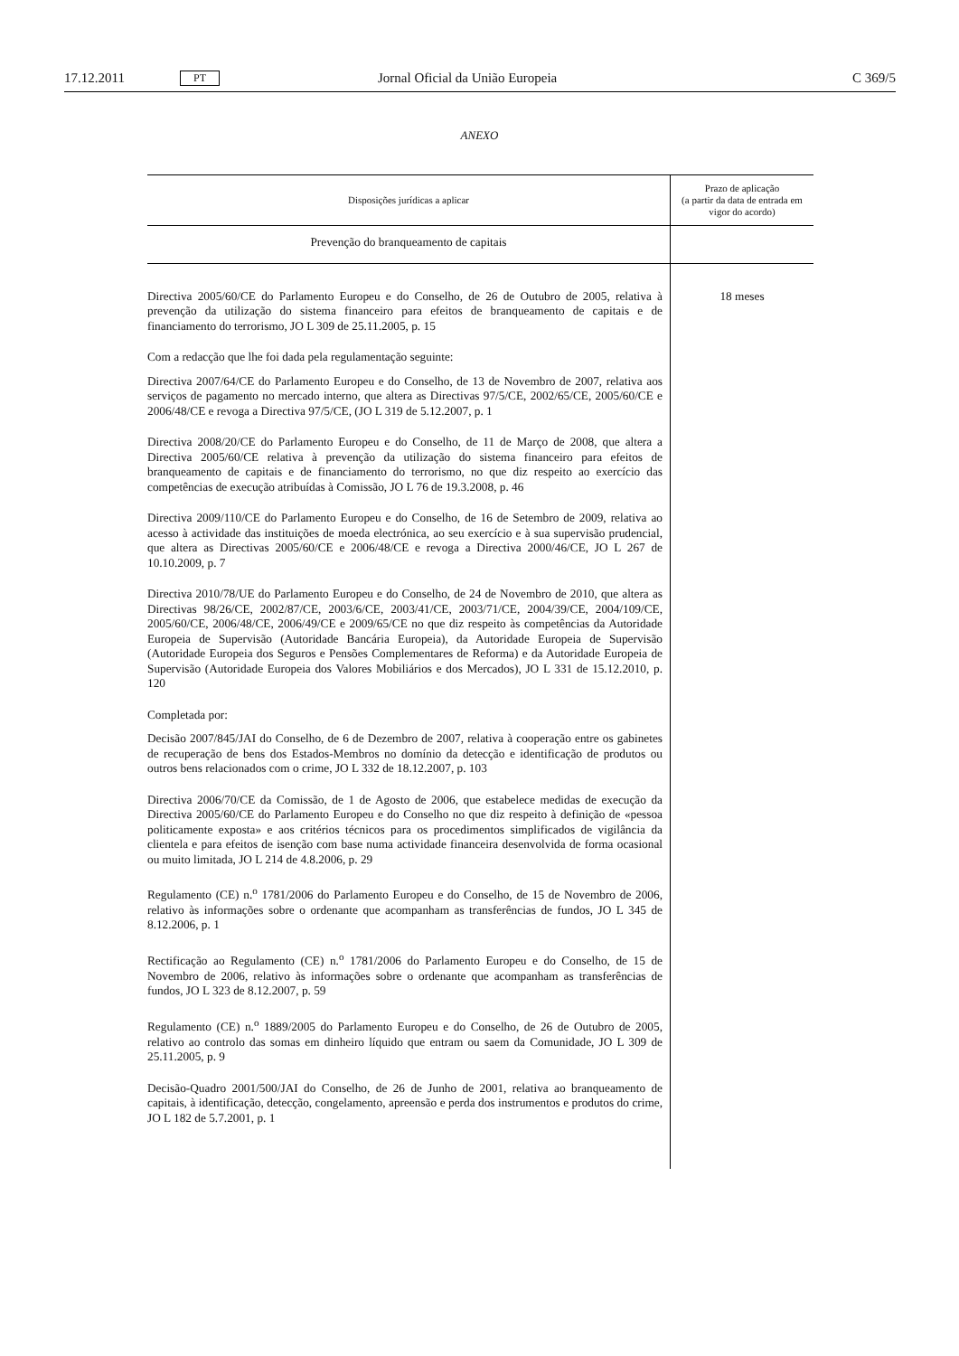17.12.2011 PT Jornal Oficial da União Europeia C 369/5
ANEXO
| Disposições jurídicas a aplicar | Prazo de aplicação (a partir da data de entrada em vigor do acordo) |
| --- | --- |
| Prevenção do branqueamento de capitais | |
| Directiva 2005/60/CE do Parlamento Europeu e do Conselho, de 26 de Outubro de 2005, relativa à prevenção da utilização do sistema financeiro para efeitos de branqueamento de capitais e de financiamento do terrorismo, JO L 309 de 25.11.2005, p. 15 Com a redacção que lhe foi dada pela regulamentação seguinte: Directiva 2007/64/CE do Parlamento Europeu e do Conselho, de 13 de Novembro de 2007, relativa aos serviços de pagamento no mercado interno, que altera as Directivas 97/5/CE, 2002/65/CE, 2005/60/CE e 2006/48/CE e revoga a Directiva 97/5/CE, (JO L 319 de 5.12.2007, p. 1 Directiva 2008/20/CE do Parlamento Europeu e do Conselho, de 11 de Março de 2008, que altera a Directiva 2005/60/CE relativa à prevenção da utilização do sistema financeiro para efeitos de branqueamento de capitais e de financiamento do terrorismo, no que diz respeito ao exercício das competências de execução atribuídas à Comissão, JO L 76 de 19.3.2008, p. 46 Directiva 2009/110/CE do Parlamento Europeu e do Conselho, de 16 de Setembro de 2009, relativa ao acesso à actividade das instituições de moeda electrónica, ao seu exercício e à sua supervisão prudencial, que altera as Directivas 2005/60/CE e 2006/48/CE e revoga a Directiva 2000/46/CE, JO L 267 de 10.10.2009, p. 7 Directiva 2010/78/UE do Parlamento Europeu e do Conselho, de 24 de Novembro de 2010, que altera as Directivas 98/26/CE, 2002/87/CE, 2003/6/CE, 2003/41/CE, 2003/71/CE, 2004/39/CE, 2004/109/CE, 2005/60/CE, 2006/48/CE, 2006/49/CE e 2009/65/CE no que diz respeito às competências da Autoridade Europeia de Supervisão (Autoridade Bancária Europeia), da Autoridade Europeia de Supervisão (Autoridade Europeia dos Seguros e Pensões Complementares de Reforma) e da Autoridade Europeia de Supervisão (Autoridade Europeia dos Valores Mobiliários e dos Mercados), JO L 331 de 15.12.2010, p. 120 Completada por: Decisão 2007/845/JAI do Conselho, de 6 de Dezembro de 2007, relativa à cooperação entre os gabinetes de recuperação de bens dos Estados-Membros no domínio da detecção e identificação de produtos ou outros bens relacionados com o crime, JO L 332 de 18.12.2007, p. 103 Directiva 2006/70/CE da Comissão, de 1 de Agosto de 2006, que estabelece medidas de execução da Directiva 2005/60/CE do Parlamento Europeu e do Conselho no que diz respeito à definição de «pessoa politicamente exposta» e aos critérios técnicos para os procedimentos simplificados de vigilância da clientela e para efeitos de isenção com base numa actividade financeira desenvolvida de forma ocasional ou muito limitada, JO L 214 de 4.8.2006, p. 29 Regulamento (CE) n.<sup>o</sup> 1781/2006 do Parlamento Europeu e do Conselho, de 15 de Novembro de 2006, relativo às informações sobre o ordenante que acompanham as transferências de fundos, JO L 345 de 8.12.2006, p. 1 Rectificação ao Regulamento (CE) n.<sup>o</sup> 1781/2006 do Parlamento Europeu e do Conselho, de 15 de Novembro de 2006, relativo às informações sobre o ordenante que acompanham as transferências de fundos, JO L 323 de 8.12.2007, p. 59 Regulamento (CE) n.<sup>o</sup> 1889/2005 do Parlamento Europeu e do Conselho, de 26 de Outubro de 2005, relativo ao controlo das somas em dinheiro líquido que entram ou saem da Comunidade, JO L 309 de 25.11.2005, p. 9 Decisão-Quadro 2001/500/JAI do Conselho, de 26 de Junho de 2001, relativa ao branqueamento de capitais, à identificação, detecção, congelamento, apreensão e perda dos instrumentos e produtos do crime, JO L 182 de 5.7.2001, p. 1 | 18 meses |